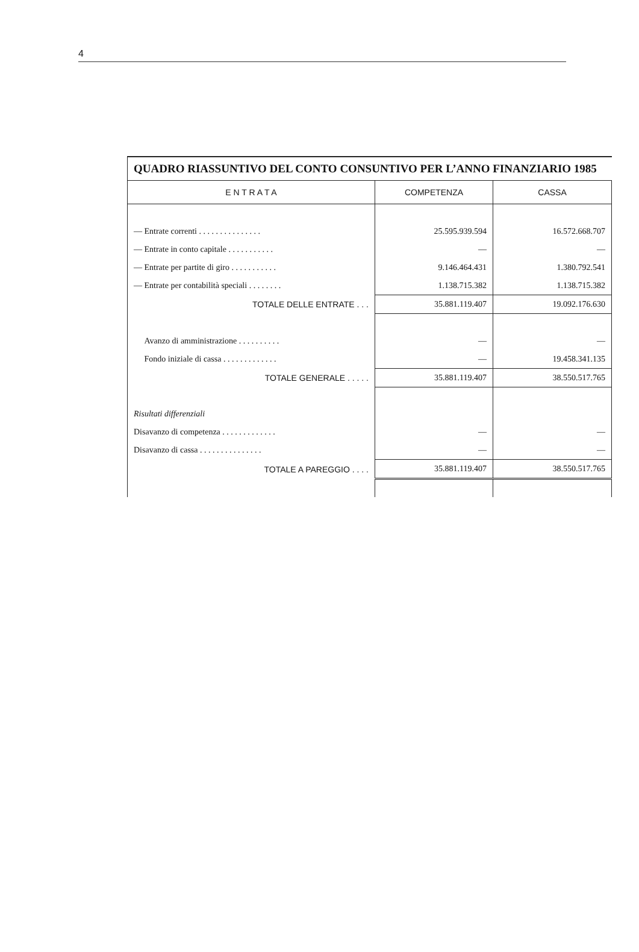4
QUADRO RIASSUNTIVO DEL CONTO CONSUNTIVO PER L’ANNO FINANZIARIO 1985
| E N T R A T A | COMPETENZA | CASSA |
| --- | --- | --- |
| — Entrate correnti . . . . . . . . . . . . . . . | 25.595.939.594 | 16.572.668.707 |
| — Entrate in conto capitale . . . . . . . . . . . | — | — |
| — Entrate per partite di giro . . . . . . . . . . . | 9.146.464.431 | 1.380.792.541 |
| — Entrate per contabilità speciali . . . . . . . . | 1.138.715.382 | 1.138.715.382 |
| TOTALE DELLE ENTRATE . . . | 35.881.119.407 | 19.092.176.630 |
| Avanzo di amministrazione . . . . . . . . . . | — | — |
| Fondo iniziale di cassa . . . . . . . . . . . . . | — | 19.458.341.135 |
| TOTALE GENERALE . . . . . | 35.881.119.407 | 38.550.517.765 |
| Risultati differenziali | | |
| Disavanzo di competenza . . . . . . . . . . . . . | — | — |
| Disavanzo di cassa . . . . . . . . . . . . . . . | — | — |
| TOTALE A PAREGGIO . . . . | 35.881.119.407 | 38.550.517.765 |